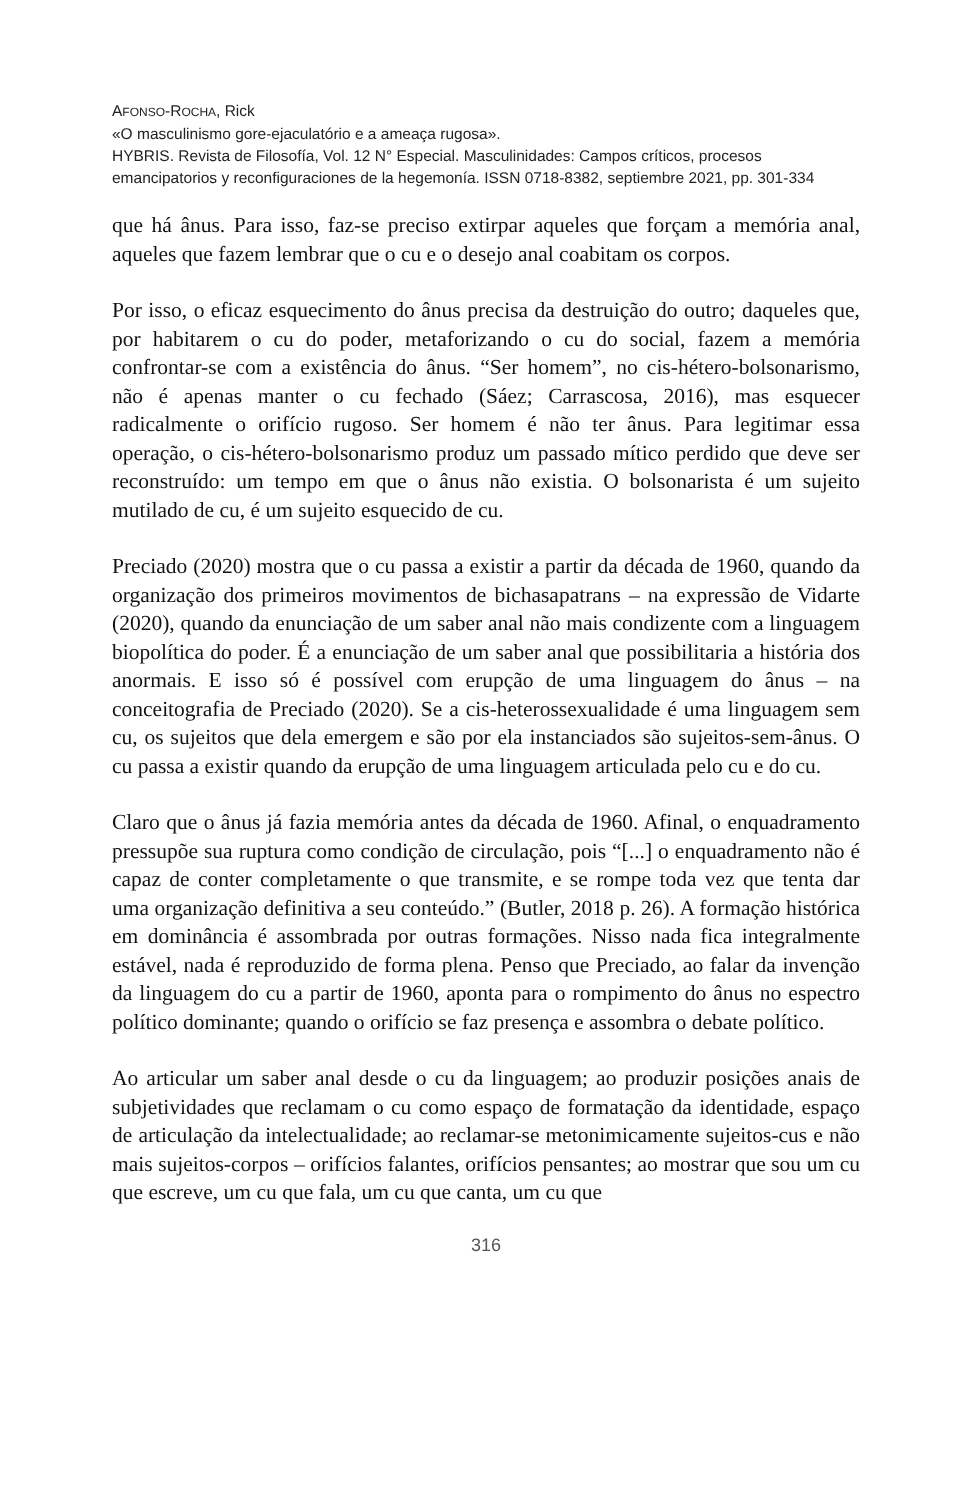AFONSO-ROCHA, Rick
«O masculinismo gore-ejaculatório e a ameaça rugosa».
HYBRIS. Revista de Filosofía, Vol. 12 N° Especial. Masculinidades: Campos críticos, procesos emancipatorios y reconfiguraciones de la hegemonía. ISSN 0718-8382, septiembre 2021, pp. 301-334
que há ânus. Para isso, faz-se preciso extirpar aqueles que forçam a memória anal, aqueles que fazem lembrar que o cu e o desejo anal coabitam os corpos.
Por isso, o eficaz esquecimento do ânus precisa da destruição do outro; daqueles que, por habitarem o cu do poder, metaforizando o cu do social, fazem a memória confrontar-se com a existência do ânus. “Ser homem”, no cis-hétero-bolsonarismo, não é apenas manter o cu fechado (Sáez; Carrascosa, 2016), mas esquecer radicalmente o orifício rugoso. Ser homem é não ter ânus. Para legitimar essa operação, o cis-hétero-bolsonarismo produz um passado mítico perdido que deve ser reconstruído: um tempo em que o ânus não existia. O bolsonarista é um sujeito mutilado de cu, é um sujeito esquecido de cu.
Preciado (2020) mostra que o cu passa a existir a partir da década de 1960, quando da organização dos primeiros movimentos de bichasapatrans – na expressão de Vidarte (2020), quando da enunciação de um saber anal não mais condizente com a linguagem biopolítica do poder. É a enunciação de um saber anal que possibilitaria a história dos anormais. E isso só é possível com erupção de uma linguagem do ânus – na conceitografia de Preciado (2020). Se a cis-heterossexualidade é uma linguagem sem cu, os sujeitos que dela emergem e são por ela instanciados são sujeitos-sem-ânus. O cu passa a existir quando da erupção de uma linguagem articulada pelo cu e do cu.
Claro que o ânus já fazia memória antes da década de 1960. Afinal, o enquadramento pressupõe sua ruptura como condição de circulação, pois “[...] o enquadramento não é capaz de conter completamente o que transmite, e se rompe toda vez que tenta dar uma organização definitiva a seu conteúdo.” (Butler, 2018 p. 26). A formação histórica em dominância é assombrada por outras formações. Nisso nada fica integralmente estável, nada é reproduzido de forma plena. Penso que Preciado, ao falar da invenção da linguagem do cu a partir de 1960, aponta para o rompimento do ânus no espectro político dominante; quando o orifício se faz presença e assombra o debate político.
Ao articular um saber anal desde o cu da linguagem; ao produzir posições anais de subjetividades que reclamam o cu como espaço de formatação da identidade, espaço de articulação da intelectualidade; ao reclamar-se metonimicamente sujeitos-cus e não mais sujeitos-corpos – orifícios falantes, orifícios pensantes; ao mostrar que sou um cu que escreve, um cu que fala, um cu que canta, um cu que
316